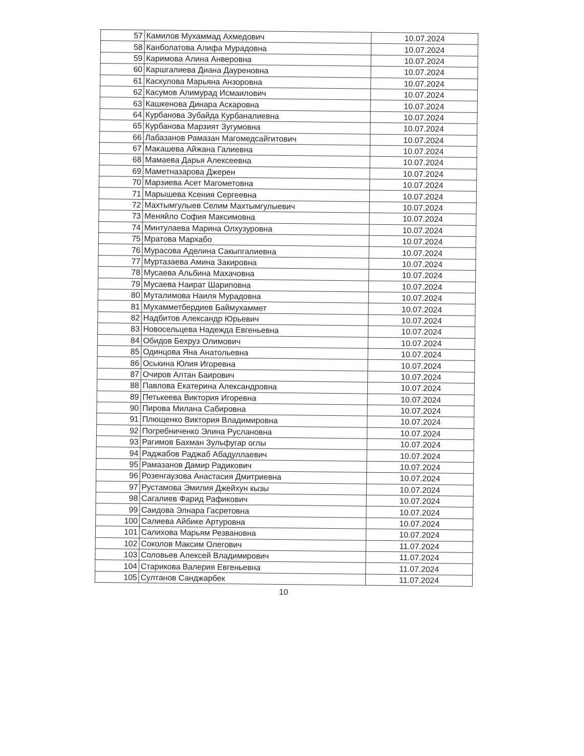| 57 | Камилов Мухаммад Ахмедович | 10.07.2024 |
| 58 | Канболатова Алифа Мурадовна | 10.07.2024 |
| 59 | Каримова Алина Анверовна | 10.07.2024 |
| 60 | Каршгалиева Диана Дауреновна | 10.07.2024 |
| 61 | Каскулова Марьяна Анзоровна | 10.07.2024 |
| 62 | Касумов Алимурад Исмаилович | 10.07.2024 |
| 63 | Кашкенова Динара Аскаровна | 10.07.2024 |
| 64 | Курбанова Зубайда Курбаналиевна | 10.07.2024 |
| 65 | Курбанова Марзият Зугумовна | 10.07.2024 |
| 66 | Лабазанов Рамазан Магомедсайгитович | 10.07.2024 |
| 67 | Макашева Айжана Галиевна | 10.07.2024 |
| 68 | Мамаева Дарья Алексеевна | 10.07.2024 |
| 69 | Маметназарова Джерен | 10.07.2024 |
| 70 | Марзиева Асет Магометовна | 10.07.2024 |
| 71 | Марышева Ксения Сергеевна | 10.07.2024 |
| 72 | Махтымгулыев Селим Махтымгулыевич | 10.07.2024 |
| 73 | Меняйло София Максимовна | 10.07.2024 |
| 74 | Минтулаева Марина Олхузуровна | 10.07.2024 |
| 75 | Мратова Мархабо | 10.07.2024 |
| 76 | Мурасова Аделина Сакыпгалиевна | 10.07.2024 |
| 77 | Муртазаева Амина Закировна | 10.07.2024 |
| 78 | Мусаева Альбина Махачовна | 10.07.2024 |
| 79 | Мусаева Наират Шариповна | 10.07.2024 |
| 80 | Муталимова Наиля Мурадовна | 10.07.2024 |
| 81 | Мухамметбердиев Баймухаммет | 10.07.2024 |
| 82 | Надбитов Александр Юрьевич | 10.07.2024 |
| 83 | Новосельцева Надежда Евгеньевна | 10.07.2024 |
| 84 | Обидов Бехруз Олимович | 10.07.2024 |
| 85 | Одинцова Яна Анатольевна | 10.07.2024 |
| 86 | Оськина Юлия Игоревна | 10.07.2024 |
| 87 | Очиров Алтан Баирович | 10.07.2024 |
| 88 | Павлова Екатерина Александровна | 10.07.2024 |
| 89 | Петькеева Виктория Игоревна | 10.07.2024 |
| 90 | Пирова Милана Сабировна | 10.07.2024 |
| 91 | Плющенко Виктория Владимировна | 10.07.2024 |
| 92 | Погребниченко Элина Руслановна | 10.07.2024 |
| 93 | Рагимов Бахман Зульфугар оглы | 10.07.2024 |
| 94 | Раджабов Раджаб Абадуллаевич | 10.07.2024 |
| 95 | Рамазанов Дамир Радикович | 10.07.2024 |
| 96 | Розенгаузова Анастасия Дмитриевна | 10.07.2024 |
| 97 | Рустамова Эмилия Джейхун кызы | 10.07.2024 |
| 98 | Сагалиев Фарид Рафикович | 10.07.2024 |
| 99 | Саидова Элнара Гасретовна | 10.07.2024 |
| 100 | Салиева Айбике Артуровна | 10.07.2024 |
| 101 | Салихова Марьям Резвановна | 10.07.2024 |
| 102 | Соколов Максим Олегович | 11.07.2024 |
| 103 | Соловьев Алексей Владимирович | 11.07.2024 |
| 104 | Старикова Валерия Евгеньевна | 11.07.2024 |
| 105 | Султанов Санджарбек | 11.07.2024 |
10